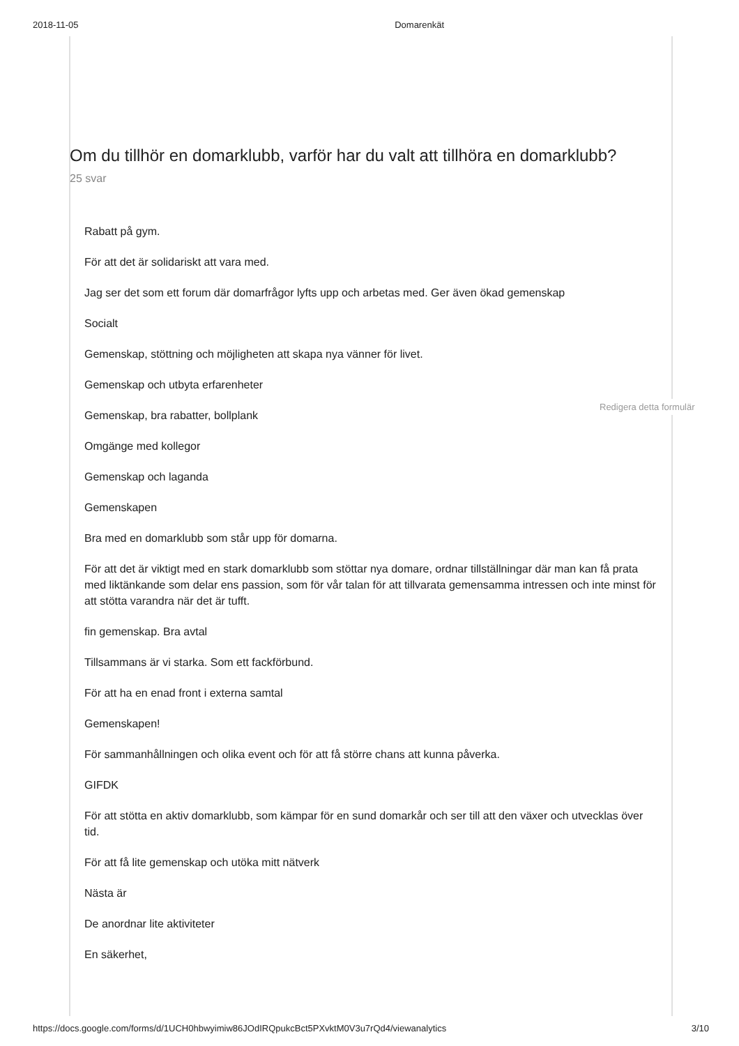2018-11-05 Domarenkät
Om du tillhör en domarklubb, varför har du valt att tillhöra en domarklubb?
25 svar
Rabatt på gym.
För att det är solidariskt att vara med.
Jag ser det som ett forum där domarfrågor lyfts upp och arbetas med. Ger även ökad gemenskap
Socialt
Gemenskap, stöttning och möjligheten att skapa nya vänner för livet.
Gemenskap och utbyta erfarenheter
Gemenskap, bra rabatter, bollplank
Omgänge med kollegor
Gemenskap och laganda
Gemenskapen
Bra med en domarklubb som står upp för domarna.
För att det är viktigt med en stark domarklubb som stöttar nya domare, ordnar tillställningar där man kan få prata med liktänkande som delar ens passion, som för vår talan för att tillvarata gemensamma intressen och inte minst för att stötta varandra när det är tufft.
fin gemenskap. Bra avtal
Tillsammans är vi starka. Som ett fackförbund.
För att ha en enad front i externa samtal
Gemenskapen!
För sammanhållningen och olika event och för att få större chans att kunna påverka.
GIFDK
För att stötta en aktiv domarklubb, som kämpar för en sund domarkår och ser till att den växer och utvecklas över tid.
För att få lite gemenskap och utöka mitt nätverk
Nästa är
De anordnar lite aktiviteter
En säkerhet,
Redigera detta formulär
https://docs.google.com/forms/d/1UCH0hbwyimiw86JOdIRQpukcBct5PXvktM0V3u7rQd4/viewanalytics 3/10